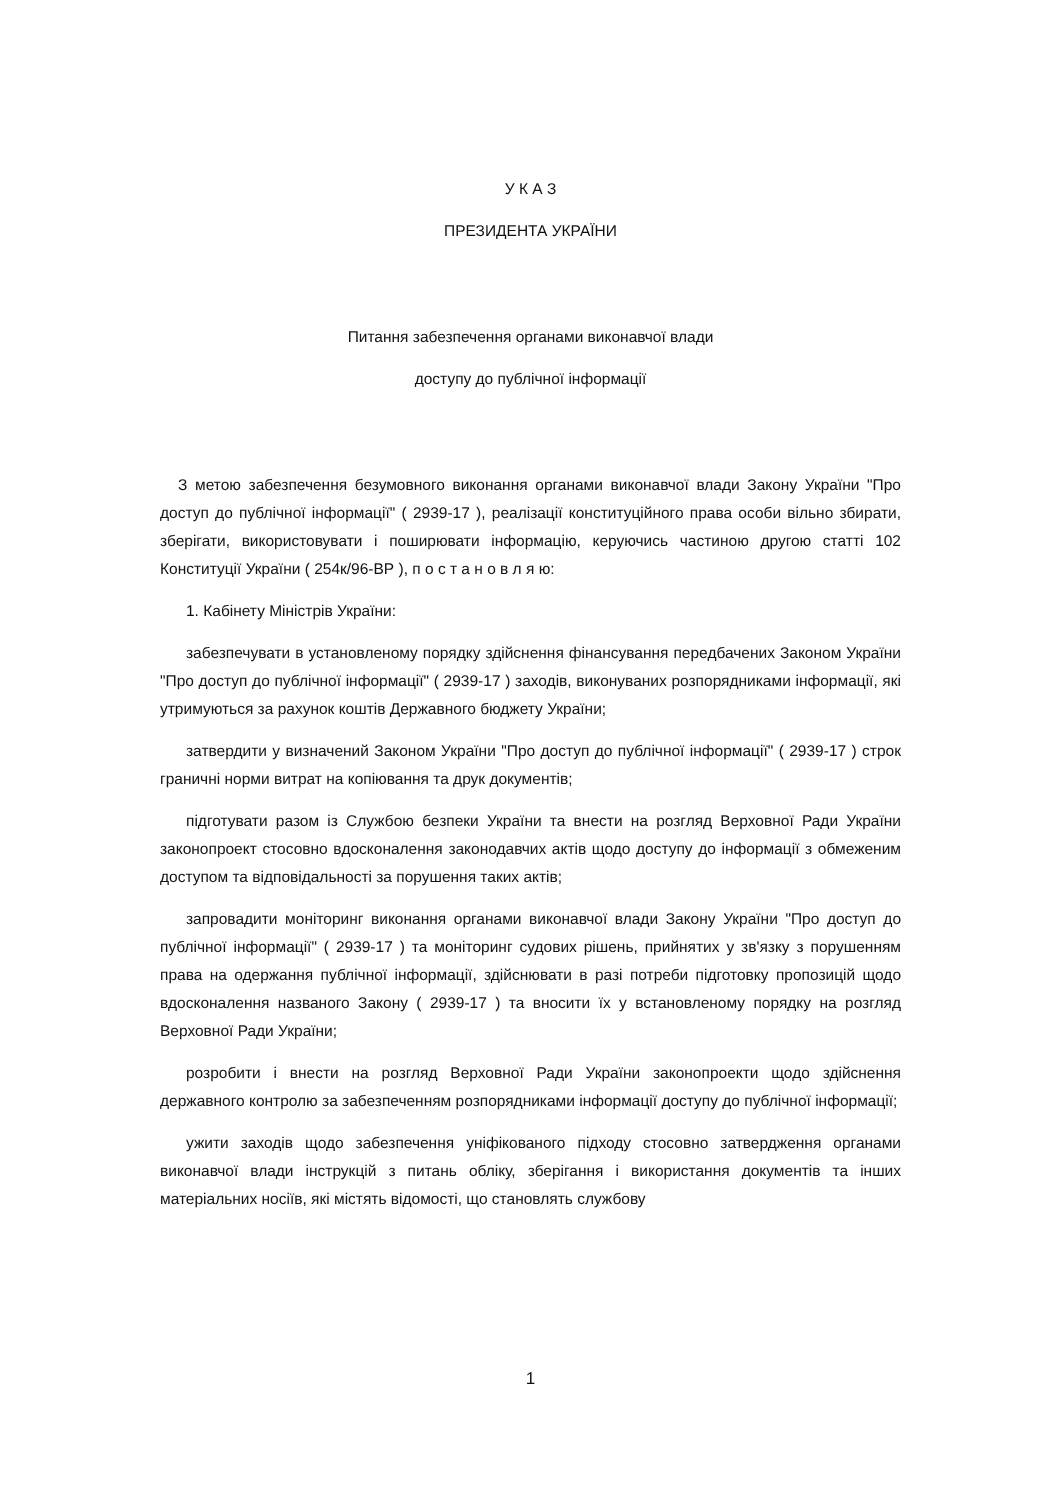У К А З
ПРЕЗИДЕНТА УКРАЇНИ
Питання забезпечення органами виконавчої влади
доступу до публічної інформації
З метою забезпечення безумовного виконання органами виконавчої влади Закону України "Про доступ до публічної інформації" ( 2939-17 ), реалізації конституційного права особи вільно збирати, зберігати, використовувати і поширювати інформацію, керуючись частиною другою статті 102 Конституції України ( 254к/96-ВР ), п о с т а н о в л я ю:
1. Кабінету Міністрів України:
забезпечувати в установленому порядку здійснення фінансування передбачених Законом України "Про доступ до публічної інформації" ( 2939-17 ) заходів, виконуваних розпорядниками інформації, які утримуються за рахунок коштів Державного бюджету України;
затвердити у визначений Законом України "Про доступ до публічної інформації" ( 2939-17 ) строк граничні норми витрат на копіювання та друк документів;
підготувати разом із Службою безпеки України та внести на розгляд Верховної Ради України законопроект стосовно вдосконалення законодавчих актів щодо доступу до інформації з обмеженим доступом та відповідальності за порушення таких актів;
запровадити моніторинг виконання органами виконавчої влади Закону України "Про доступ до публічної інформації" ( 2939-17 ) та моніторинг судових рішень, прийнятих у зв'язку з порушенням права на одержання публічної інформації, здійснювати в разі потреби підготовку пропозицій щодо вдосконалення названого Закону ( 2939-17 ) та вносити їх у встановленому порядку на розгляд Верховної Ради України;
розробити і внести на розгляд Верховної Ради України законопроекти щодо здійснення державного контролю за забезпеченням розпорядниками інформації доступу до публічної інформації;
ужити заходів щодо забезпечення уніфікованого підходу стосовно затвердження органами виконавчої влади інструкцій з питань обліку, зберігання і використання документів та інших матеріальних носіїв, які містять відомості, що становлять службову
1